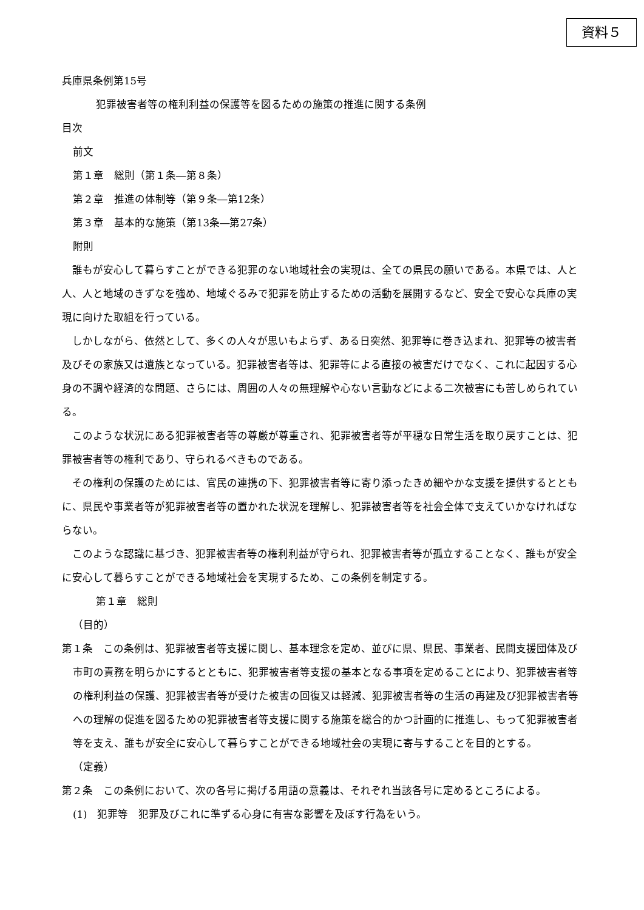資料５
兵庫県条例第15号
犯罪被害者等の権利利益の保護等を図るための施策の推進に関する条例
目次
前文
第１章　総則（第１条―第８条）
第２章　推進の体制等（第９条―第12条）
第３章　基本的な施策（第13条―第27条）
附則
　誰もが安心して暮らすことができる犯罪のない地域社会の実現は、全ての県民の願いである。本県では、人と人、人と地域のきずなを強め、地域ぐるみで犯罪を防止するための活動を展開するなど、安全で安心な兵庫の実現に向けた取組を行っている。
　しかしながら、依然として、多くの人々が思いもよらず、ある日突然、犯罪等に巻き込まれ、犯罪等の被害者及びその家族又は遺族となっている。犯罪被害者等は、犯罪等による直接の被害だけでなく、これに起因する心身の不調や経済的な問題、さらには、周囲の人々の無理解や心ない言動などによる二次被害にも苦しめられている。
　このような状況にある犯罪被害者等の尊厳が尊重され、犯罪被害者等が平穏な日常生活を取り戻すことは、犯罪被害者等の権利であり、守られるべきものである。
　その権利の保護のためには、官民の連携の下、犯罪被害者等に寄り添ったきめ細やかな支援を提供するとともに、県民や事業者等が犯罪被害者等の置かれた状況を理解し、犯罪被害者等を社会全体で支えていかなければならない。
　このような認識に基づき、犯罪被害者等の権利利益が守られ、犯罪被害者等が孤立することなく、誰もが安全に安心して暮らすことができる地域社会を実現するため、この条例を制定する。
第１章　総則
（目的）
第１条　この条例は、犯罪被害者等支援に関し、基本理念を定め、並びに県、県民、事業者、民間支援団体及び市町の責務を明らかにするとともに、犯罪被害者等支援の基本となる事項を定めることにより、犯罪被害者等の権利利益の保護、犯罪被害者等が受けた被害の回復又は軽減、犯罪被害者等の生活の再建及び犯罪被害者等への理解の促進を図るための犯罪被害者等支援に関する施策を総合的かつ計画的に推進し、もって犯罪被害者等を支え、誰もが安全に安心して暮らすことができる地域社会の実現に寄与することを目的とする。
（定義）
第２条　この条例において、次の各号に掲げる用語の意義は、それぞれ当該各号に定めるところによる。
(1)　犯罪等　犯罪及びこれに準ずる心身に有害な影響を及ぼす行為をいう。